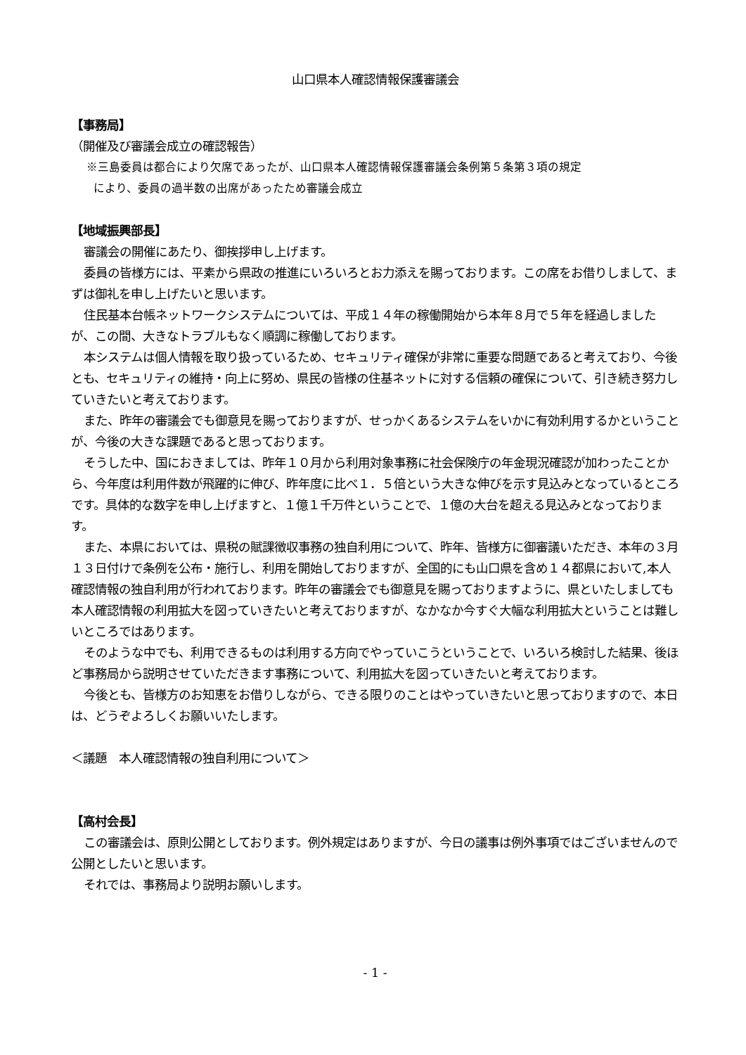山口県本人確認情報保護審議会
【事務局】
（開催及び審議会成立の確認報告）
※三島委員は都合により欠席であったが、山口県本人確認情報保護審議会条例第５条第３項の規定
により、委員の過半数の出席があったため審議会成立
【地域振興部長】
審議会の開催にあたり、御挨拶申し上げます。
委員の皆様方には、平素から県政の推進にいろいろとお力添えを賜っております。この席をお借りしまして、まずは御礼を申し上げたいと思います。
住民基本台帳ネットワークシステムについては、平成１４年の稼働開始から本年８月で５年を経過しましたが、この間、大きなトラブルもなく順調に稼働しております。
本システムは個人情報を取り扱っているため、セキュリティ確保が非常に重要な問題であると考えており、今後とも、セキュリティの維持・向上に努め、県民の皆様の住基ネットに対する信頼の確保について、引き続き努力していきたいと考えております。
また、昨年の審議会でも御意見を賜っておりますが、せっかくあるシステムをいかに有効利用するかということが、今後の大きな課題であると思っております。
そうした中、国におきましては、昨年１０月から利用対象事務に社会保険庁の年金現況確認が加わったことから、今年度は利用件数が飛躍的に伸び、昨年度に比べ１．５倍という大きな伸びを示す見込みとなっているところです。具体的な数字を申し上げますと、１億１千万件ということで、１億の大台を超える見込みとなっております。
また、本県においては、県税の賦課徴収事務の独自利用について、昨年、皆様方に御審議いただき、本年の３月１３日付けで条例を公布・施行し、利用を開始しておりますが、全国的にも山口県を含め１４都県において,本人確認情報の独自利用が行われております。昨年の審議会でも御意見を賜っておりますように、県といたしましても本人確認情報の利用拡大を図っていきたいと考えておりますが、なかなか今すぐ大幅な利用拡大ということは難しいところではあります。
そのような中でも、利用できるものは利用する方向でやっていこうということで、いろいろ検討した結果、後ほど事務局から説明させていただきます事務について、利用拡大を図っていきたいと考えております。
今後とも、皆様方のお知恵をお借りしながら、できる限りのことはやっていきたいと思っておりますので、本日は、どうぞよろしくお願いいたします。
＜議題　本人確認情報の独自利用について＞
【高村会長】
この審議会は、原則公開としております。例外規定はありますが、今日の議事は例外事項ではございませんので公開としたいと思います。
それでは、事務局より説明お願いします。
- 1 -